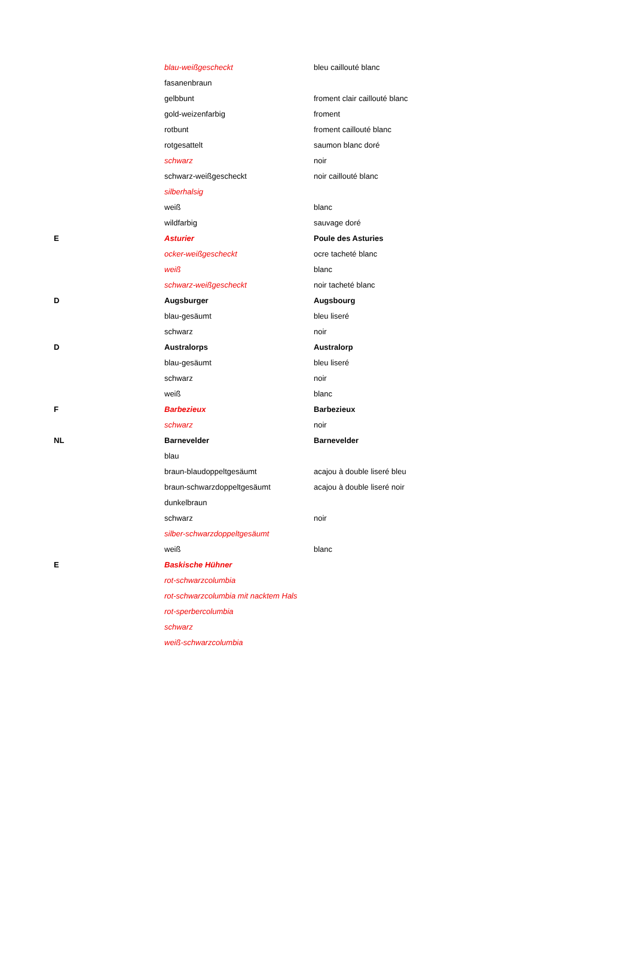| | blau-weißgescheckt | bleu caillouté blanc |
| | fasanenbraun | |
| | gelbbunt | froment clair caillouté blanc |
| | gold-weizenfarbig | froment |
| | rotbunt | froment caillouté blanc |
| | rotgesattelt | saumon blanc doré |
| | schwarz | noir |
| | schwarz-weißgescheckt | noir caillouté blanc |
| | silberhalsig | |
| | weiß | blanc |
| | wildfarbig | sauvage doré |
| E | Asturier | Poule des Asturies |
| | ocker-weißgescheckt | ocre tacheté blanc |
| | weiß | blanc |
| | schwarz-weißgescheckt | noir tacheté blanc |
| D | Augsburger | Augsbourg |
| | blau-gesäumt | bleu liseré |
| | schwarz | noir |
| D | Australorps | Australorp |
| | blau-gesäumt | bleu liseré |
| | schwarz | noir |
| | weiß | blanc |
| F | Barbezieux | Barbezieux |
| | schwarz | noir |
| NL | Barnevelder | Barnevelder |
| | blau | |
| | braun-blaudoppeltgesäumt | acajou à double liseré bleu |
| | braun-schwarzdoppeltgesäumt | acajou à double liseré noir |
| | dunkelbraun | |
| | schwarz | noir |
| | silber-schwarzdoppeltgesäumt | |
| | weiß | blanc |
| E | Baskische Hühner | |
| | rot-schwarzcolumbia | |
| | rot-schwarzcolumbia mit nacktem Hals | |
| | rot-sperbercolumbia | |
| | schwarz | |
| | weiß-schwarzcolumbia | |